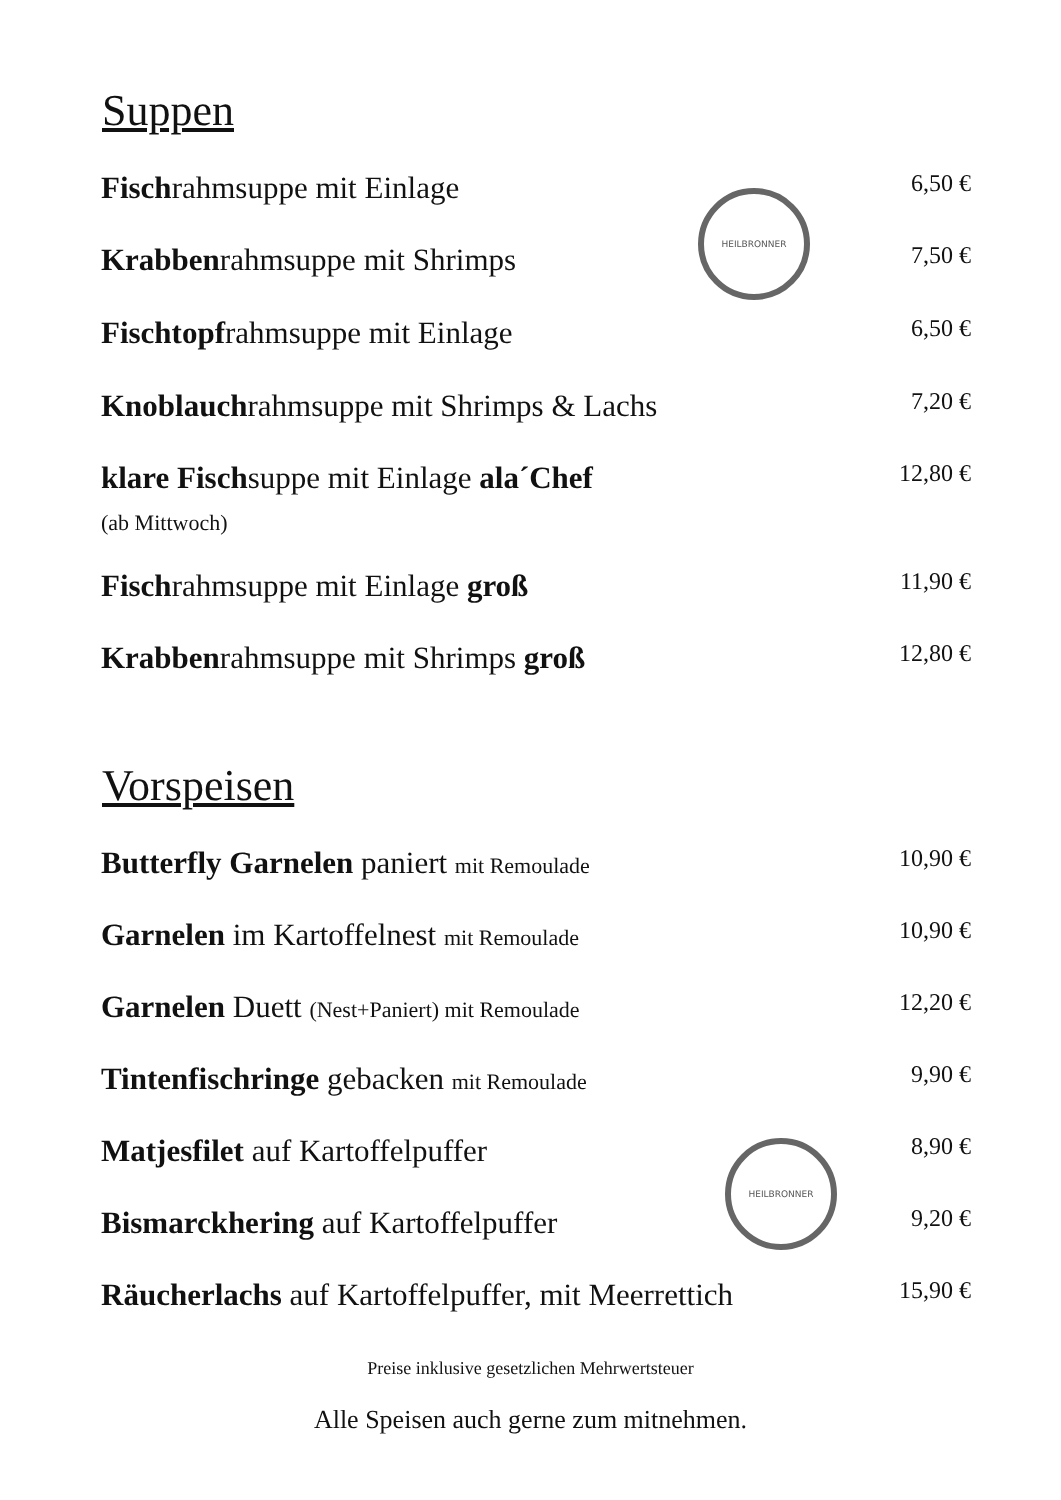Suppen
Fischrahmsuppe mit Einlage 6,50 €
Krabbenrahmsuppe mit Shrimps 7,50 €
Fischtopfrahmsuppe mit Einlage 6,50 €
Knoblauchrahmsuppe mit Shrimps & Lachs 7,20 €
klare Fischsuppe mit Einlage ala´Chef 12,80 €
(ab Mittwoch)
Fischrahmsuppe mit Einlage groß 11,90 €
Krabbenrahmsuppe mit Shrimps groß 12,80 €
HEILBRONNER
Vorspeisen
Butterfly Garnelen paniert mit Remoulade 10,90 €
Garnelen im Kartoffelnest mit Remoulade 10,90 €
Garnelen Duett (Nest+Paniert) mit Remoulade 12,20 €
Tintenfischringe gebacken mit Remoulade 9,90 €
Matjesfilet auf Kartoffelpuffer 8,90 €
Bismarckhering auf Kartoffelpuffer 9,20 €
Räucherlachs auf Kartoffelpuffer, mit Meerrettich 15,90 €
HEILBRONNER
Preise inklusive gesetzlichen Mehrwertsteuer
Alle Speisen auch gerne zum mitnehmen.